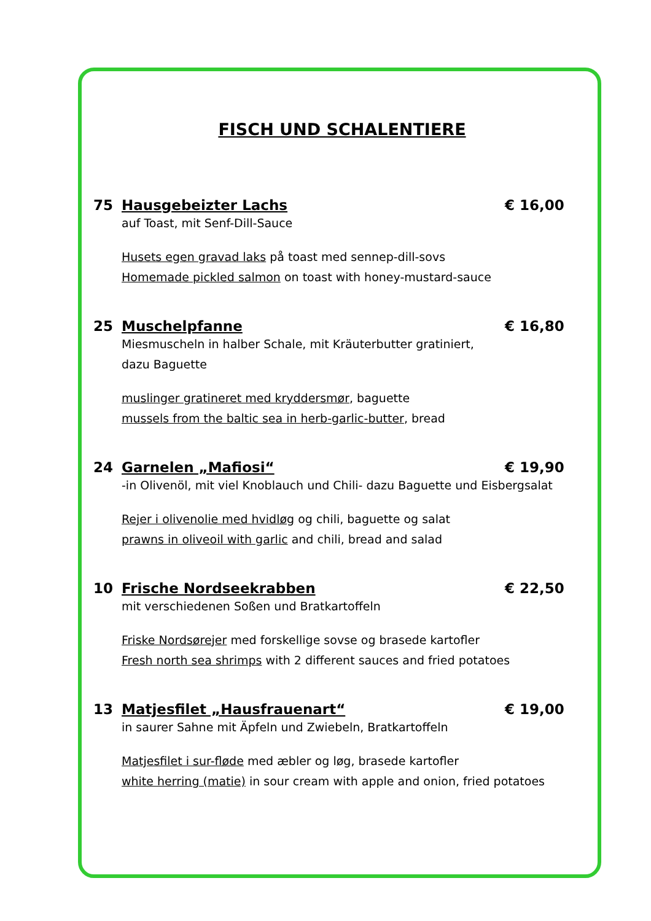FISCH UND SCHALENTIERE
75 Hausgebeizter Lachs € 16,00
auf Toast, mit Senf-Dill-Sauce
Husets egen gravad laks på toast med sennep-dill-sovs
Homemade pickled salmon on toast with honey-mustard-sauce
25 Muschelpfanne € 16,80
Miesmuscheln in halber Schale, mit Kräuterbutter gratiniert,
dazu Baguette
muslinger gratineret med kryddersmør, baguette
mussels from the baltic sea in herb-garlic-butter, bread
24 Garnelen „Mafiosi“€ 19,90
-in Olivenöl, mit viel Knoblauch und Chili- dazu Baguette und Eisbergsalat
Rejer i olivenolie med hvidløg og chili, baguette og salat
prawns in oliveoil with garlic and chili, bread and salad
10 Frische Nordseekrabben € 22,50
mit verschiedenen Soßen und Bratkartoffeln
Friske Nordsørejer med forskellige sovse og brasede kartofler
Fresh north sea shrimps with 2 different sauces and fried potatoes
13 Matjesfilet „Hausfrauenart“€ 19,00
in saurer Sahne mit Äpfeln und Zwiebeln, Bratkartoffeln
Matjesfilet i sur-fløde med æbler og løg, brasede kartofler
white herring (matie) in sour cream with apple and onion, fried potatoes